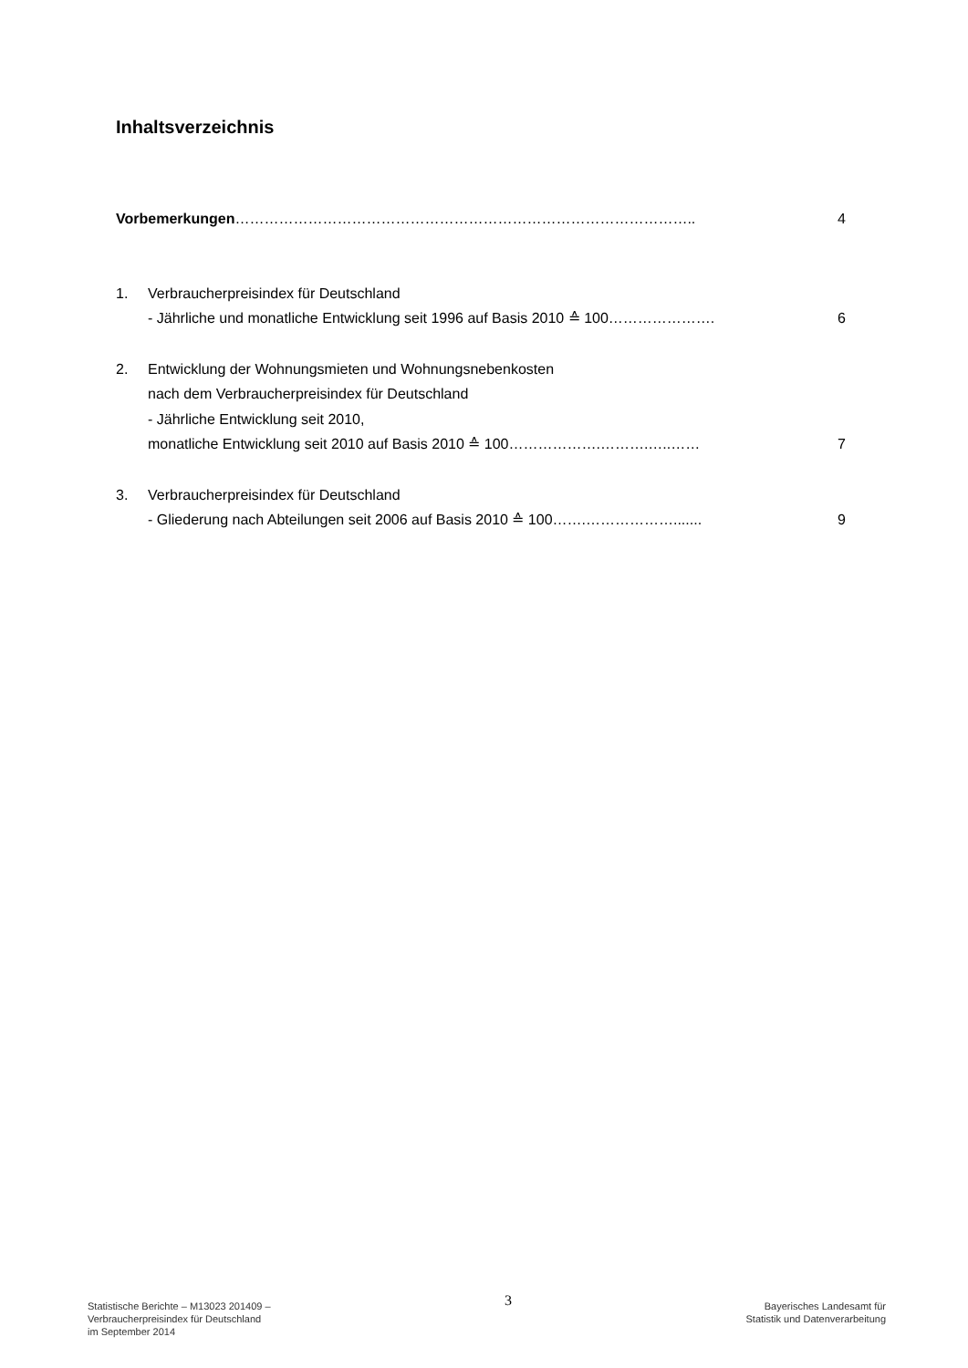Inhaltsverzeichnis
Vorbemerkungen………………………………………………………………………………….. 4
1. Verbraucherpreisindex für Deutschland
- Jährliche und monatliche Entwicklung seit 1996 auf Basis 2010 ≙ 100………………….
6
2. Entwicklung der Wohnungsmieten und Wohnungsnebenkosten
nach dem Verbraucherpreisindex für Deutschland
- Jährliche Entwicklung seit 2010,
monatliche Entwicklung seit 2010 auf Basis 2010 ≙ 100……………….……….…..……
7
3. Verbraucherpreisindex für Deutschland
- Gliederung nach Abteilungen seit 2006 auf Basis 2010 ≙ 100…….……………….......
9
Statistische Berichte – M13023 201409 –
Verbraucherpreisindex für Deutschland
im September 2014
3
Bayerisches Landesamt für
Statistik und Datenverarbeitung